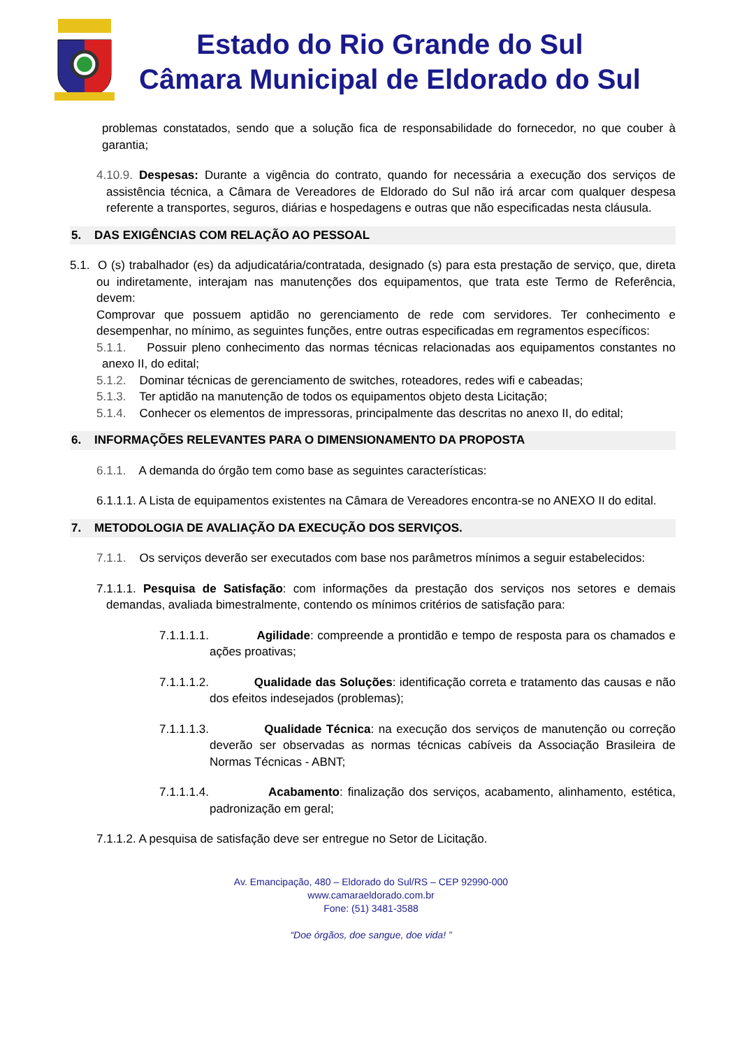Estado do Rio Grande do Sul
Câmara Municipal de Eldorado do Sul
problemas constatados, sendo que a solução fica de responsabilidade do fornecedor, no que couber à garantia;
4.10.9. Despesas: Durante a vigência do contrato, quando for necessária a execução dos serviços de assistência técnica, a Câmara de Vereadores de Eldorado do Sul não irá arcar com qualquer despesa referente a transportes, seguros, diárias e hospedagens e outras que não especificadas nesta cláusula.
5. DAS EXIGÊNCIAS COM RELAÇÃO AO PESSOAL
5.1. O (s) trabalhador (es) da adjudicatária/contratada, designado (s) para esta prestação de serviço, que, direta ou indiretamente, interajam nas manutenções dos equipamentos, que trata este Termo de Referência, devem:
Comprovar que possuem aptidão no gerenciamento de rede com servidores. Ter conhecimento e desempenhar, no mínimo, as seguintes funções, entre outras especificadas em regramentos específicos:
5.1.1. Possuir pleno conhecimento das normas técnicas relacionadas aos equipamentos constantes no anexo II, do edital;
5.1.2. Dominar técnicas de gerenciamento de switches, roteadores, redes wifi e cabeadas;
5.1.3. Ter aptidão na manutenção de todos os equipamentos objeto desta Licitação;
5.1.4. Conhecer os elementos de impressoras, principalmente das descritas no anexo II, do edital;
6. INFORMAÇÕES RELEVANTES PARA O DIMENSIONAMENTO DA PROPOSTA
6.1.1. A demanda do órgão tem como base as seguintes características:
6.1.1.1. A Lista de equipamentos existentes na Câmara de Vereadores encontra-se no ANEXO II do edital.
7. METODOLOGIA DE AVALIAÇÃO DA EXECUÇÃO DOS SERVIÇOS.
7.1.1. Os serviços deverão ser executados com base nos parâmetros mínimos a seguir estabelecidos:
7.1.1.1. Pesquisa de Satisfação: com informações da prestação dos serviços nos setores e demais demandas, avaliada bimestralmente, contendo os mínimos critérios de satisfação para:
7.1.1.1.1. Agilidade: compreende a prontidão e tempo de resposta para os chamados e ações proativas;
7.1.1.1.2. Qualidade das Soluções: identificação correta e tratamento das causas e não dos efeitos indesejados (problemas);
7.1.1.1.3. Qualidade Técnica: na execução dos serviços de manutenção ou correção deverão ser observadas as normas técnicas cabíveis da Associação Brasileira de Normas Técnicas - ABNT;
7.1.1.1.4. Acabamento: finalização dos serviços, acabamento, alinhamento, estética, padronização em geral;
7.1.1.2. A pesquisa de satisfação deve ser entregue no Setor de Licitação.
Av. Emancipação, 480 – Eldorado do Sul/RS – CEP 92990-000
www.camaraeldorado.com.br
Fone: (51) 3481-3588
“Doe órgãos, doe sangue, doe vida! ”